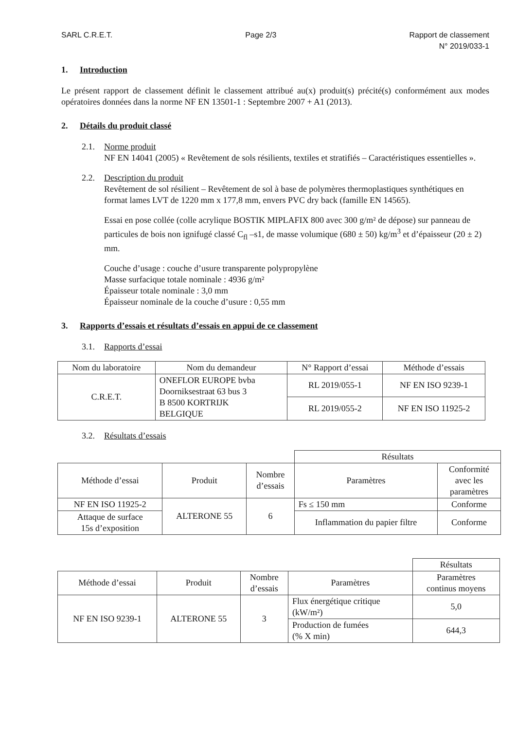SARL C.R.E.T. Page 2/3 Rapport de classement
N° 2019/033-1
1. Introduction
Le présent rapport de classement définit le classement attribué au(x) produit(s) précité(s) conformément aux modes opératoires données dans la norme NF EN 13501-1 : Septembre 2007 + A1 (2013).
2. Détails du produit classé
2.1. Norme produit
NF EN 14041 (2005) « Revêtement de sols résilients, textiles et stratifiés – Caractéristiques essentielles ».
2.2. Description du produit
Revêtement de sol résilient – Revêtement de sol à base de polymères thermoplastiques synthétiques en format lames LVT de 1220 mm x 177,8 mm, envers PVC dry back (famille EN 14565).
Essai en pose collée (colle acrylique BOSTIK MIPLAFIX 800 avec 300 g/m² de dépose) sur panneau de particules de bois non ignifugé classé C<sub>fl</sub> –s1, de masse volumique (680 ± 50) kg/m<sup>3</sup> et d’épaisseur (20 ± 2) mm.
Couche d’usage : couche d’usure transparente polypropylène
Masse surfacique totale nominale : 4936 g/m²
Épaisseur totale nominale : 3,0 mm
Épaisseur nominale de la couche d’usure : 0,55 mm
3. Rapports d’essais et résultats d’essais en appui de ce classement
3.1. Rapports d’essai
| Nom du laboratoire | Nom du demandeur | N° Rapport d’essai | Méthode d’essais |
| --- | --- | --- | --- |
| C.R.E.T. | ONEFLOR EUROPE bvba Doorniksestraat 63 bus 3 B 8500 KORTRIJK BELGIQUE | RL 2019/055-1 | NF EN ISO 9239-1 |
| | | RL 2019/055-2 | NF EN ISO 11925-2 |
3.2. Résultats d’essais
| | | | Résultats | |
| Méthode d’essai | Produit | Nombre d’essais | Paramètres | Conformité avec les paramètres |
| NF EN ISO 11925-2 | ALTERONE 55 | 6 | Fs ≤ 150 mm | Conforme |
| Attaque de surface 15s d’exposition | | | Inflammation du papier filtre | Conforme |
| | | | | Résultats |
| Méthode d’essai | Produit | Nombre d’essais | Paramètres | Paramètres continus moyens |
| NF EN ISO 9239-1 | ALTERONE 55 | 3 | Flux énergétique critique (kW/m²) | 5,0 |
| | | | Production de fumées (% X min) | 644,3 |